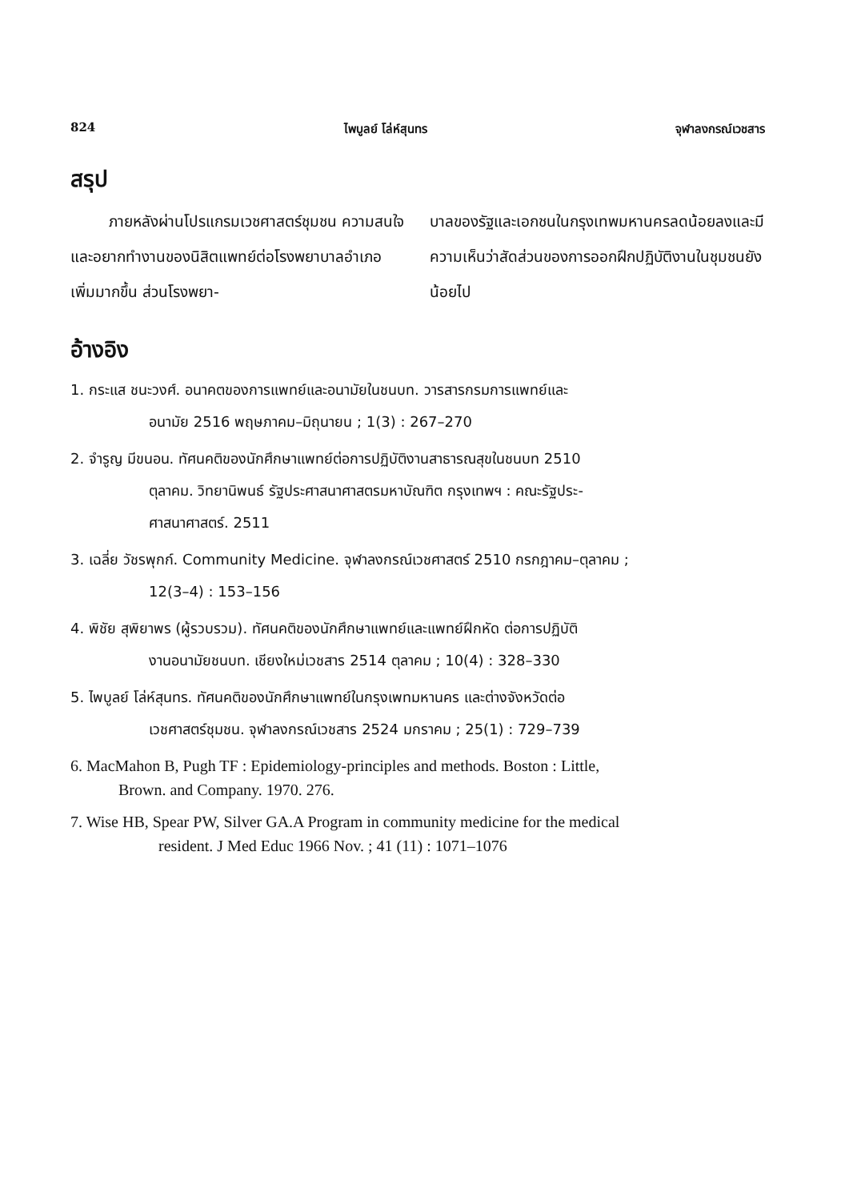824 ไพบูลย์ โล่ห์สุนทร จุฬาลงกรณ์เวชสาร
สรุป
ภายหลังผ่านโปรแกรมเวชศาสตร์ชุมชน ความสนใจและอยากทำงานของนิสิตแพทย์ต่อโรงพยาบาลอำเภอเพิ่มมากขึ้น ส่วนโรงพยา-
บาลของรัฐและเอกชนในกรุงเทพมหานครลดน้อยลงและมีความเห็นว่าสัดส่วนของการออกฝึกปฏิบัติงานในชุมชนยังน้อยไป
อ้างอิง
1. กระแส ชนะวงศ์. อนาคตของการแพทย์และอนามัยในชนบท. วารสารกรมการแพทย์และ
อนามัย 2516 พฤษภาคม–มิถุนายน ; 1(3) : 267–270
2. จำรูญ มีขนอน. ทัศนคติของนักศึกษาแพทย์ต่อการปฏิบัติงานสาธารณสุขในชนบท 2510
ตุลาคม. วิทยานิพนธ์ รัฐประศาสนาศาสตรมหาบัณฑิต กรุงเทพฯ : คณะรัฐประ-
ศาสนาศาสตร์. 2511
3. เฉลี่ย วัชรพุกก์. Community Medicine. จุฬาลงกรณ์เวชศาสตร์ 2510 กรกฎาคม–ตุลาคม ;
12(3–4) : 153–156
4. พิชัย สุพิยาพร (ผู้รวบรวม). ทัศนคติของนักศึกษาแพทย์และแพทย์ฝึกหัด ต่อการปฏิบัติ
งานอนามัยชนบท. เชียงใหม่เวชสาร 2514 ตุลาคม ; 10(4) : 328–330
5. ไพบูลย์ โล่ห์สุนทร. ทัศนคติของนักศึกษาแพทย์ในกรุงเพทมหานคร และต่างจังหวัดต่อ
เวชศาสตร์ชุมชน. จุฬาลงกรณ์เวชสาร 2524 มกราคม ; 25(1) : 729–739
6. MacMahon B, Pugh TF : Epidemiology-principles and methods. Boston : Little,
Brown. and Company. 1970. 276.
7. Wise HB, Spear PW, Silver GA.A Program in community medicine for the medical
resident. J Med Educ 1966 Nov. ; 41 (11) : 1071–1076